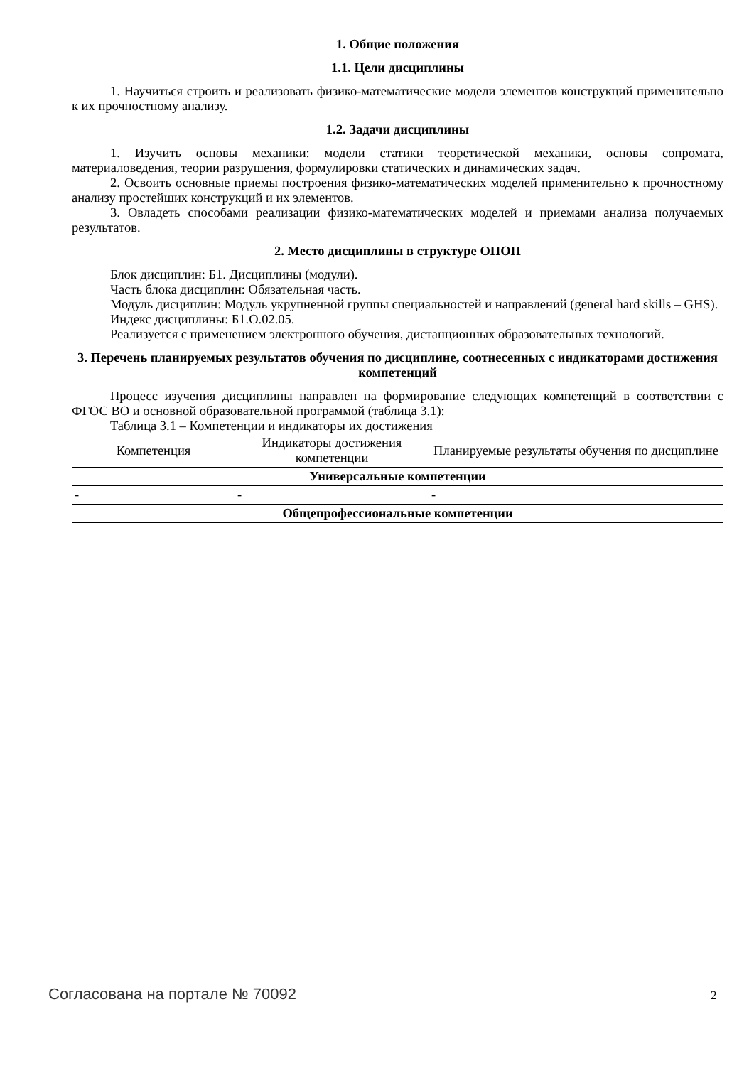1. Общие положения
1.1. Цели дисциплины
1. Научиться строить и реализовать физико-математические модели элементов конструкций применительно к их прочностному анализу.
1.2. Задачи дисциплины
1. Изучить основы механики: модели статики теоретической механики, основы сопромата, материаловедения, теории разрушения, формулировки статических и динамических задач.
2. Освоить основные приемы построения физико-математических моделей применительно к прочностному анализу простейших конструкций и их элементов.
3. Овладеть способами реализации физико-математических моделей и приемами анализа получаемых результатов.
2. Место дисциплины в структуре ОПОП
Блок дисциплин: Б1. Дисциплины (модули).
Часть блока дисциплин: Обязательная часть.
Модуль дисциплин: Модуль укрупненной группы специальностей и направлений (general hard skills – GHS).
Индекс дисциплины: Б1.О.02.05.
Реализуется с применением электронного обучения, дистанционных образовательных технологий.
3. Перечень планируемых результатов обучения по дисциплине, соотнесенных с индикаторами достижения компетенций
Процесс изучения дисциплины направлен на формирование следующих компетенций в соответствии с ФГОС ВО и основной образовательной программой (таблица 3.1):
Таблица 3.1 – Компетенции и индикаторы их достижения
| Компетенция | Индикаторы достижения компетенции | Планируемые результаты обучения по дисциплине |
| --- | --- | --- |
| Универсальные компетенции | | |
| - | - | - |
| Общепрофессиональные компетенции | | |
Согласована на портале № 70092 2